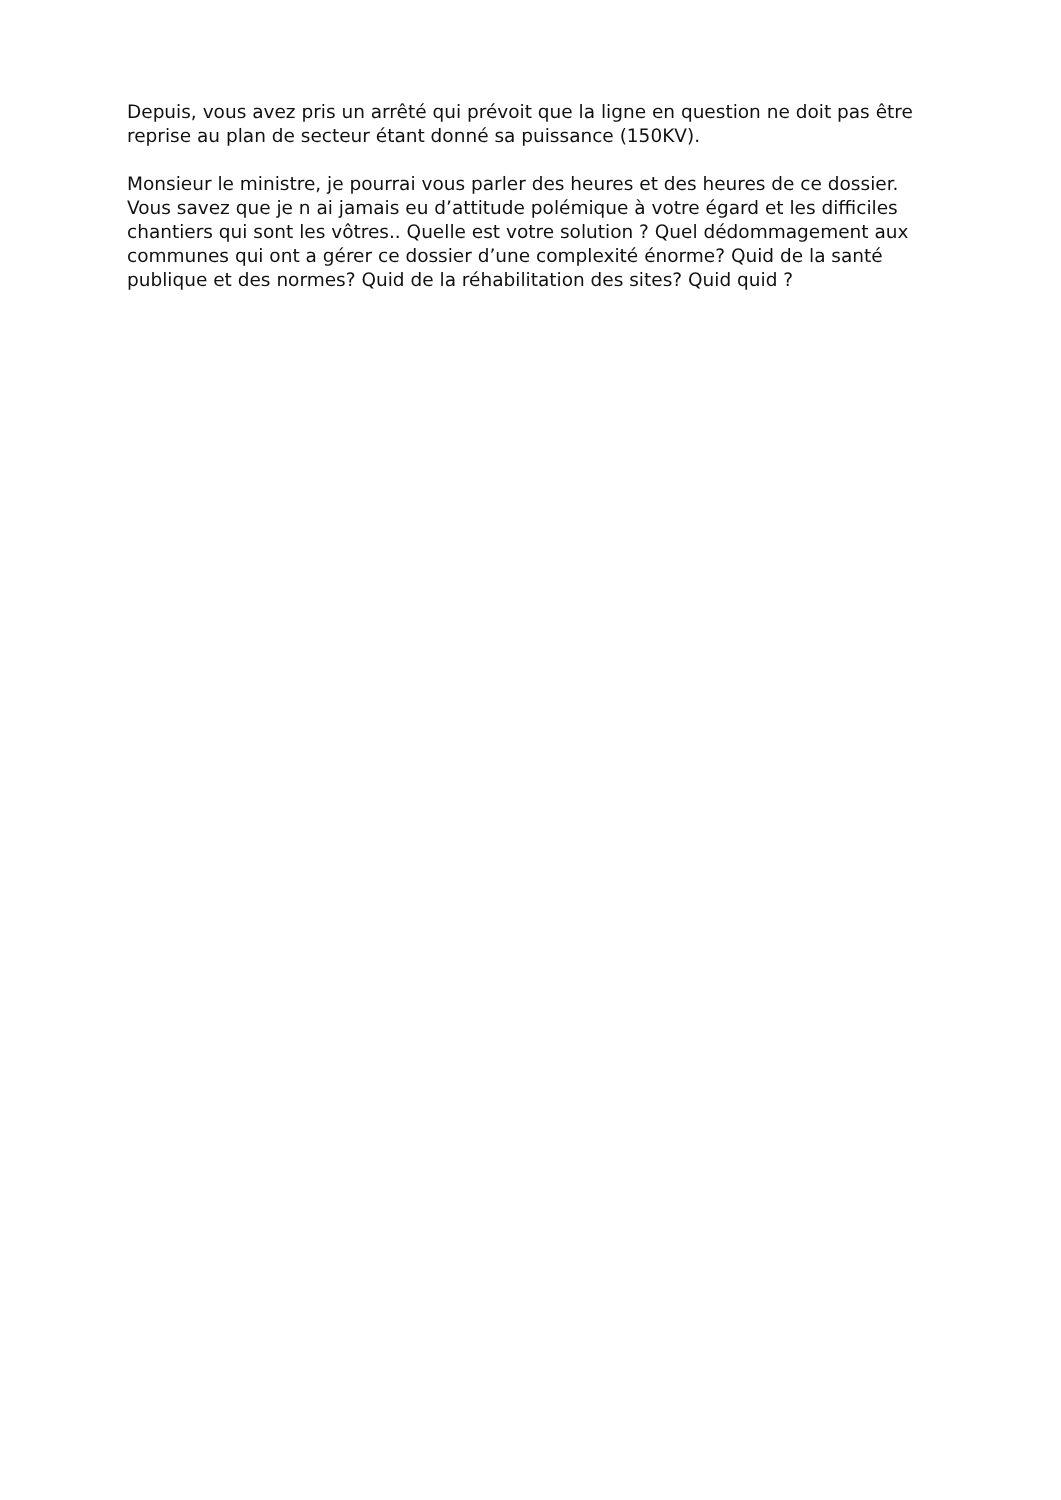Depuis, vous avez pris un arrêté qui prévoit que la ligne en question ne doit pas être reprise au plan de secteur étant donné sa puissance (150KV).
Monsieur le ministre, je pourrai vous parler des heures et des heures de ce dossier. Vous savez que je n ai jamais eu d’attitude polémique à votre égard et les difficiles chantiers qui sont les vôtres.. Quelle est votre solution ? Quel dédommagement aux communes qui ont a gérer ce dossier d’une complexité énorme? Quid de la santé publique et des normes? Quid de la réhabilitation des sites? Quid quid ?